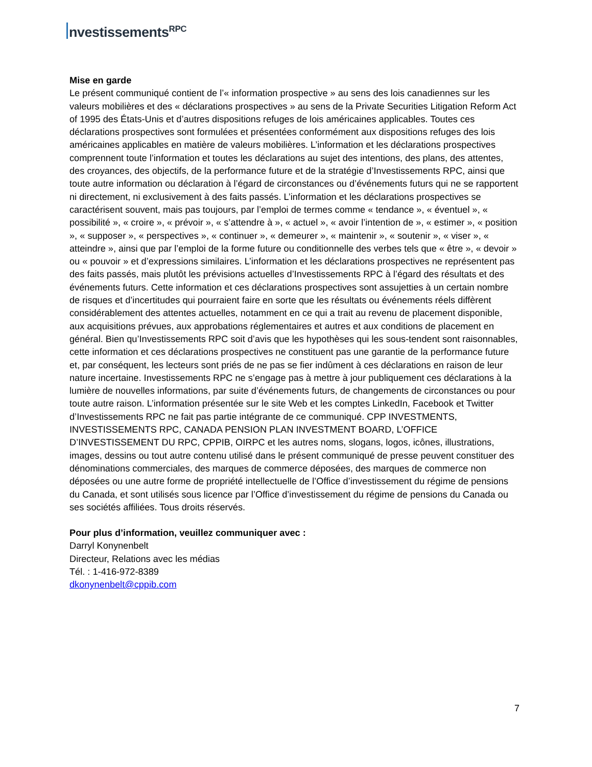nvestissements<sup>RPC</sup>
Mise en garde
Le présent communiqué contient de l’« information prospective » au sens des lois canadiennes sur les valeurs mobilières et des « déclarations prospectives » au sens de la Private Securities Litigation Reform Act of 1995 des États-Unis et d’autres dispositions refuges de lois américaines applicables. Toutes ces déclarations prospectives sont formulées et présentées conformément aux dispositions refuges des lois américaines applicables en matière de valeurs mobilières. L’information et les déclarations prospectives comprennent toute l’information et toutes les déclarations au sujet des intentions, des plans, des attentes, des croyances, des objectifs, de la performance future et de la stratégie d’Investissements RPC, ainsi que toute autre information ou déclaration à l’égard de circonstances ou d’événements futurs qui ne se rapportent ni directement, ni exclusivement à des faits passés. L’information et les déclarations prospectives se caractérisent souvent, mais pas toujours, par l’emploi de termes comme « tendance », « éventuel », « possibilité », « croire », « prévoir », « s’attendre à », « actuel », « avoir l’intention de », « estimer », « position », « supposer », « perspectives », « continuer », « demeurer », « maintenir », « soutenir », « viser », « atteindre », ainsi que par l’emploi de la forme future ou conditionnelle des verbes tels que « être », « devoir » ou « pouvoir » et d’expressions similaires. L’information et les déclarations prospectives ne représentent pas des faits passés, mais plutôt les prévisions actuelles d’Investissements RPC à l’égard des résultats et des événements futurs. Cette information et ces déclarations prospectives sont assujetties à un certain nombre de risques et d’incertitudes qui pourraient faire en sorte que les résultats ou événements réels diffèrent considérablement des attentes actuelles, notamment en ce qui a trait au revenu de placement disponible, aux acquisitions prévues, aux approbations réglementaires et autres et aux conditions de placement en général. Bien qu’Investissements RPC soit d’avis que les hypothèses qui les sous-tendent sont raisonnables, cette information et ces déclarations prospectives ne constituent pas une garantie de la performance future et, par conséquent, les lecteurs sont priés de ne pas se fier indûment à ces déclarations en raison de leur nature incertaine. Investissements RPC ne s’engage pas à mettre à jour publiquement ces déclarations à la lumière de nouvelles informations, par suite d’événements futurs, de changements de circonstances ou pour toute autre raison. L’information présentée sur le site Web et les comptes LinkedIn, Facebook et Twitter d’Investissements RPC ne fait pas partie intégrante de ce communiqué. CPP INVESTMENTS, INVESTISSEMENTS RPC, CANADA PENSION PLAN INVESTMENT BOARD, L’OFFICE D’INVESTISSEMENT DU RPC, CPPIB, OIRPC et les autres noms, slogans, logos, icônes, illustrations, images, dessins ou tout autre contenu utilisé dans le présent communiqué de presse peuvent constituer des dénominations commerciales, des marques de commerce déposées, des marques de commerce non déposées ou une autre forme de propriété intellectuelle de l’Office d’investissement du régime de pensions du Canada, et sont utilisés sous licence par l’Office d’investissement du régime de pensions du Canada ou ses sociétés affiliées. Tous droits réservés.
Pour plus d’information, veuillez communiquer avec :
Darryl Konynenbelt
Directeur, Relations avec les médias
Tél. : 1-416-972-8389
dkonynenbelt@cppib.com
7